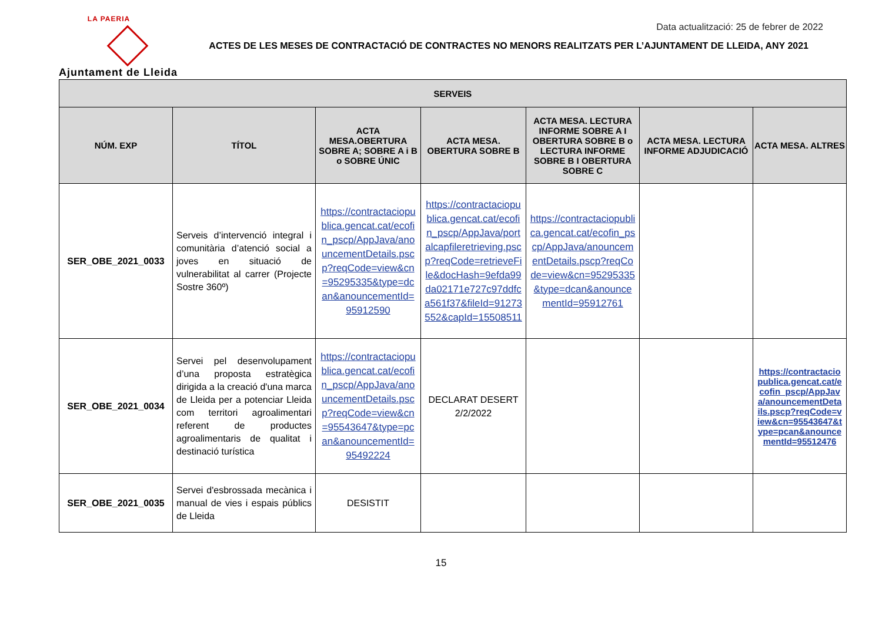LA PAERIA
Ajuntament de Lleida
Data actualització: 25 de febrer de 2022
ACTES DE LES MESES DE CONTRACTACIÓ DE CONTRACTES NO MENORS REALITZATS PER L’AJUNTAMENT DE LLEIDA, ANY 2021
| SERVEIS | | | | | | |
| --- | --- | --- | --- | --- | --- | --- |
| NÚM. EXP | TÍTOL | ACTA MESA.OBERTURA SOBRE A; SOBRE A i B o SOBRE ÚNIC | ACTA MESA. OBERTURA SOBRE B | ACTA MESA. LECTURA INFORME SOBRE A I OBERTURA SOBRE B o LECTURA INFORME SOBRE B I OBERTURA SOBRE C | ACTA MESA. LECTURA INFORME ADJUDICACIÓ | ACTA MESA. ALTRES |
| SER_OBE_2021_0033 | Serveis d’intervenció integral i comunitària d’atenció social a joves en situació de vulnerabilitat al carrer (Projecte Sostre 360º) | https://contractaciopublica.gencat.cat/ecofin_pscp/AppJava/anouncementDetails.pscp?reqCode=view&cn=95295335&type=dcan&anouncementId=95912590 | https://contractaciopublica.gencat.cat/ecofin_pscp/AppJava/portalcapfileretrieving.pscp?reqCode=retrieveFile&docHash=9efda99da02171e727c97ddfca561f37&fileId=91273552&capId=15508511 | https://contractaciopublica.gencat.cat/ecofin_pscp/AppJava/anouncementDetails.pscp?reqCode=view&cn=95295335&type=dcan&anouncementId=95912761 | | |
| SER_OBE_2021_0034 | Servei pel desenvolupament d’una proposta estratègica dirigida a la creació d'una marca de Lleida per a potenciar Lleida com territori agroalimentari referent de productes agroalimentaris de qualitat i destinació turística | https://contractaciopublica.gencat.cat/ecofin_pscp/AppJava/anouncementDetails.pscp?reqCode=view&cn=95543647&type=pcan&anouncementId=95492224 | DECLARAT DESERT 2/2/2022 | | | https://contractaciopublica.gencat.cat/ecofin_pscp/AppJava/anouncementDetails.pscp?reqCode=view&cn=95543647&type=pcan&anouncementId=95512476 |
| SER_OBE_2021_0035 | Servei d'esbrossada mecànica i manual de vies i espais públics de Lleida | DESISTIT | | | | |
15